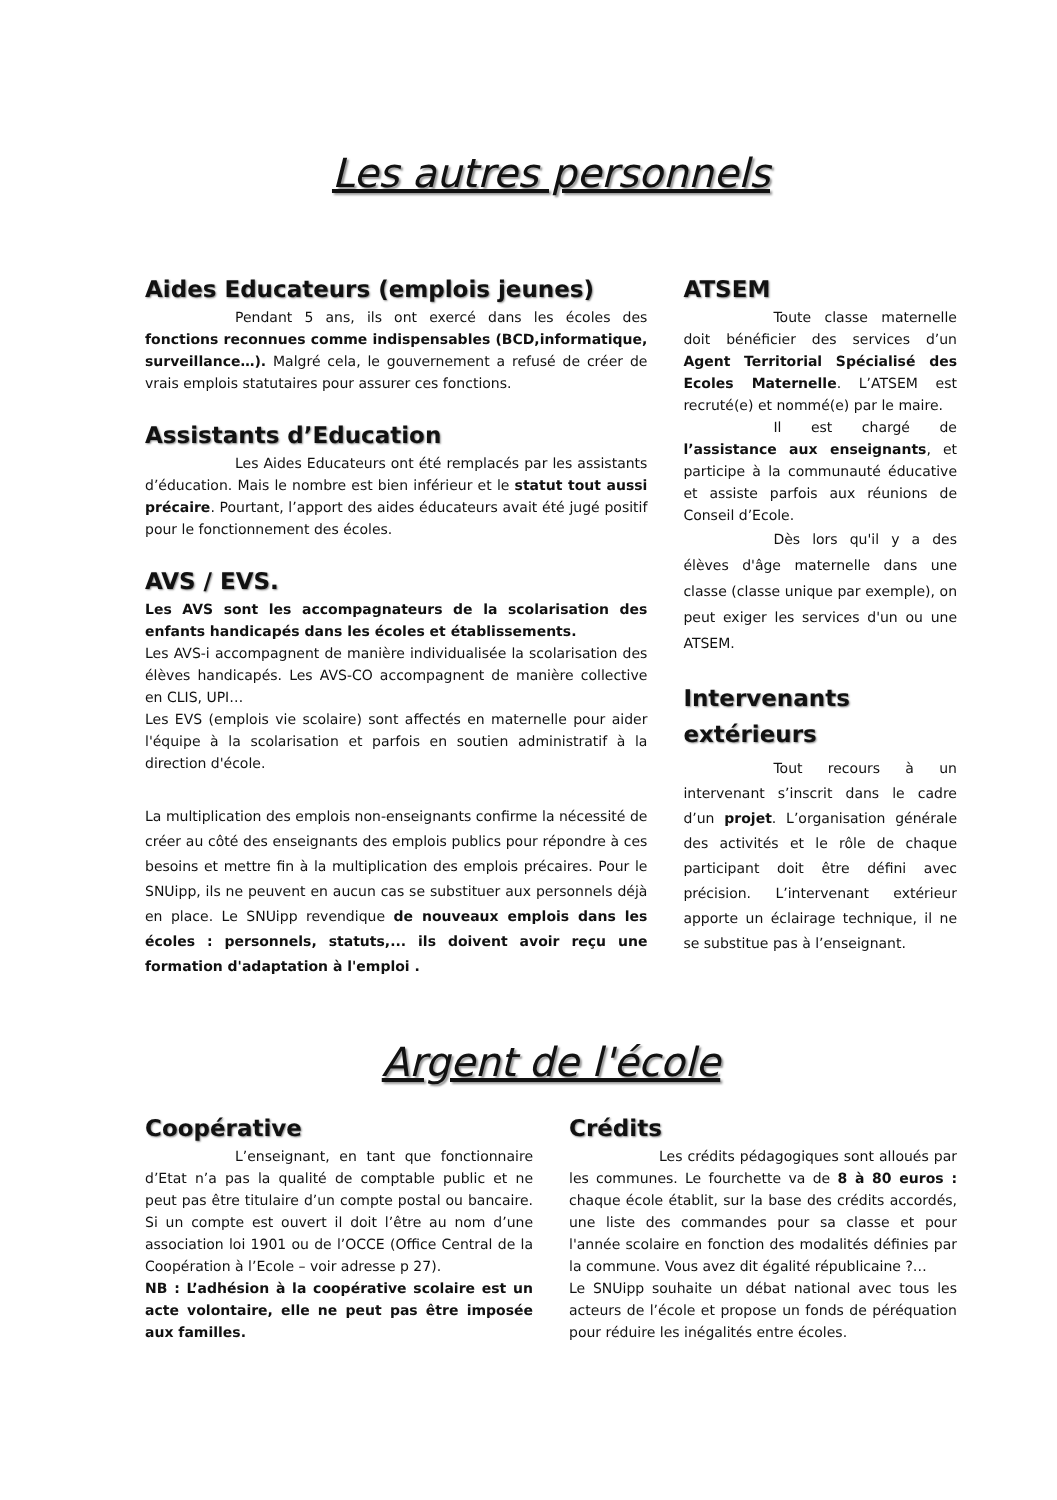Les autres personnels
Aides Educateurs (emplois jeunes)
Pendant 5 ans, ils ont exercé dans les écoles des fonctions reconnues comme indispensables (BCD,informatique, surveillance…). Malgré cela, le gouvernement a refusé de créer de vrais emplois statutaires pour assurer ces fonctions.
Assistants d’Education
Les Aides Educateurs ont été remplacés par les assistants d’éducation. Mais le nombre est bien inférieur et le statut tout aussi précaire. Pourtant, l’apport des aides éducateurs avait été jugé positif pour le fonctionnement des écoles.
AVS / EVS.
Les AVS sont les accompagnateurs de la scolarisation des enfants handicapés dans les écoles et établissements.
Les AVS-i accompagnent de manière individualisée la scolarisation des élèves handicapés. Les AVS-CO accompagnent de manière collective en CLIS, UPI…
Les EVS (emplois vie scolaire) sont affectés en maternelle pour aider l'équipe à la scolarisation et parfois en soutien administratif à la direction d'école.
La multiplication des emplois non-enseignants confirme la nécessité de créer au côté des enseignants des emplois publics pour répondre à ces besoins et mettre fin à la multiplication des emplois précaires. Pour le SNUipp, ils ne peuvent en aucun cas se substituer aux personnels déjà en place. Le SNUipp revendique de nouveaux emplois dans les écoles : personnels, statuts,... ils doivent avoir reçu une formation d'adaptation à l'emploi .
ATSEM
Toute classe maternelle doit bénéficier des services d’un Agent Territorial Spécialisé des Ecoles Maternelle. L’ATSEM est recruté(e) et nommé(e) par le maire.
Il est chargé de l’assistance aux enseignants, et participe à la communauté éducative et assiste parfois aux réunions de Conseil d’Ecole.
Dès lors qu'il y a des élèves d'âge maternelle dans une classe (classe unique par exemple), on peut exiger les services d'un ou une ATSEM.
Intervenants extérieurs
Tout recours à un intervenant s’inscrit dans le cadre d’un projet. L’organisation générale des activités et le rôle de chaque participant doit être défini avec précision. L’intervenant extérieur apporte un éclairage technique, il ne se substitue pas à l’enseignant.
Argent de l'école
Coopérative
L’enseignant, en tant que fonctionnaire d’Etat n’a pas la qualité de comptable public et ne peut pas être titulaire d’un compte postal ou bancaire. Si un compte est ouvert il doit l’être au nom d’une association loi 1901 ou de l’OCCE (Office Central de la Coopération à l’Ecole – voir adresse p 27).
NB : L’adhésion à la coopérative scolaire est un acte volontaire, elle ne peut pas être imposée aux familles.
Crédits
Les crédits pédagogiques sont alloués par les communes. Le fourchette va de 8 à 80 euros : chaque école établit, sur la base des crédits accordés, une liste des commandes pour sa classe et pour l'année scolaire en fonction des modalités définies par la commune. Vous avez dit égalité républicaine ?…
Le SNUipp souhaite un débat national avec tous les acteurs de l’école et propose un fonds de péréquation pour réduire les inégalités entre écoles.